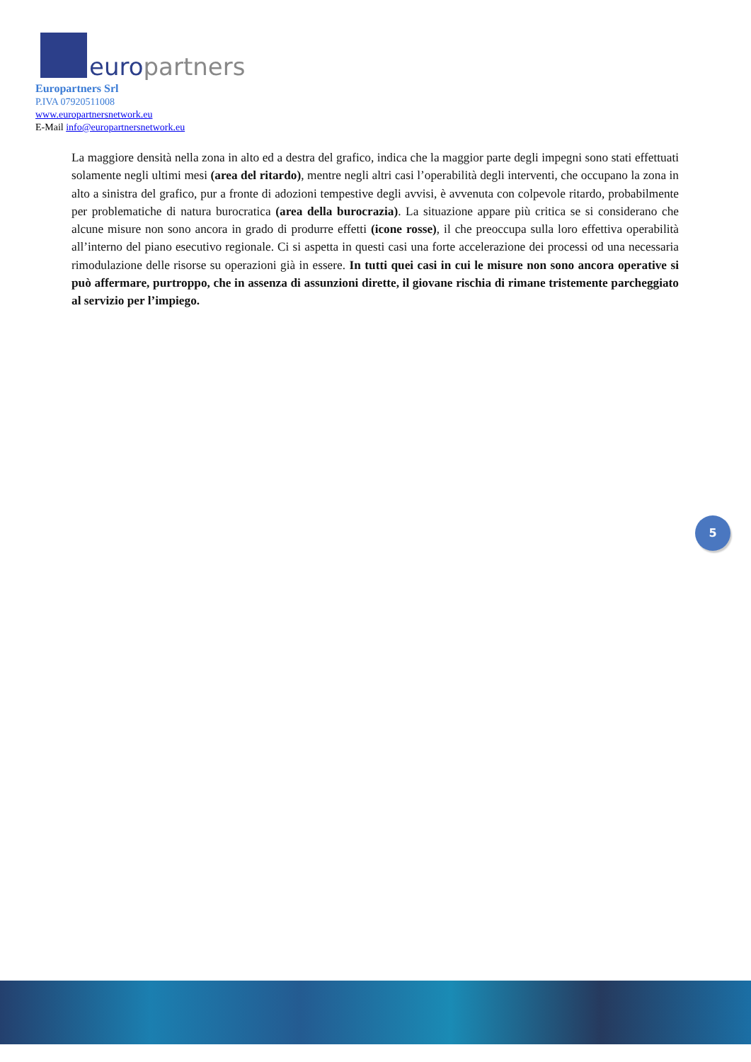europartners
Europartners Srl
P.IVA 07920511008
www.europartnersnetwork.eu
E-Mail info@europartnersnetwork.eu
La maggiore densità nella zona in alto ed a destra del grafico, indica che la maggior parte degli impegni sono stati effettuati solamente negli ultimi mesi (area del ritardo), mentre negli altri casi l’operabilità degli interventi, che occupano la zona in alto a sinistra del grafico, pur a fronte di adozioni tempestive degli avvisi, è avvenuta con colpevole ritardo, probabilmente per problematiche di natura burocratica (area della burocrazia). La situazione appare più critica se si considerano che alcune misure non sono ancora in grado di produrre effetti (icone rosse), il che preoccupa sulla loro effettiva operabilità all’interno del piano esecutivo regionale. Ci si aspetta in questi casi una forte accelerazione dei processi od una necessaria rimodulazione delle risorse su operazioni già in essere. In tutti quei casi in cui le misure non sono ancora operative si può affermare, purtroppo, che in assenza di assunzioni dirette, il giovane rischia di rimane tristemente parcheggiato al servizio per l’impiego.
5